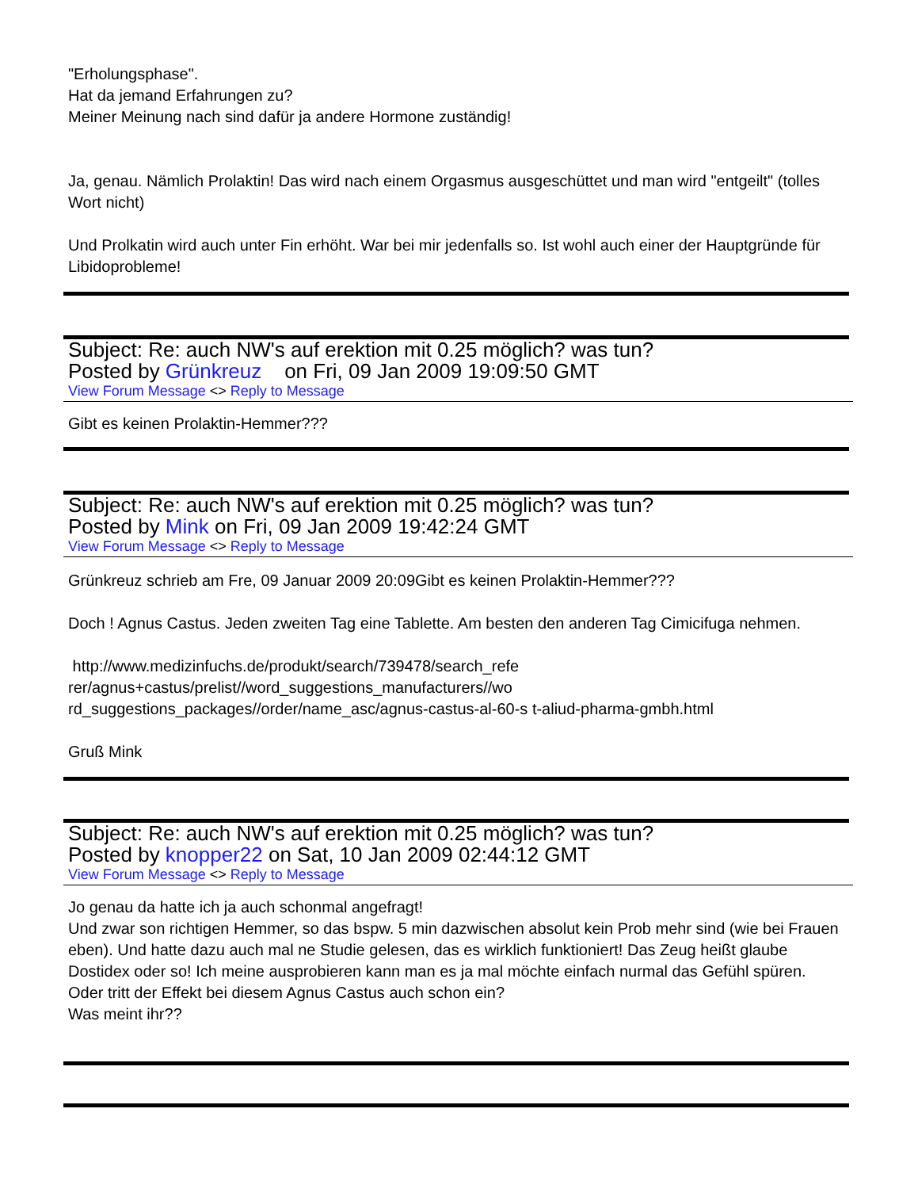"Erholungsphase".
Hat da jemand Erfahrungen zu?
Meiner Meinung nach sind dafür ja andere Hormone zuständig!
Ja, genau. Nämlich Prolaktin! Das wird nach einem Orgasmus ausgeschüttet und man wird "entgeilt" (tolles Wort nicht)
Und Prolkatin wird auch unter Fin erhöht. War bei mir jedenfalls so. Ist wohl auch einer der Hauptgründe für Libidoprobleme!
Subject: Re: auch NW's auf erektion mit 0.25 möglich? was tun?
Posted by Grünkreuz on Fri, 09 Jan 2009 19:09:50 GMT
View Forum Message <> Reply to Message
Gibt es keinen Prolaktin-Hemmer???
Subject: Re: auch NW's auf erektion mit 0.25 möglich? was tun?
Posted by Mink on Fri, 09 Jan 2009 19:42:24 GMT
View Forum Message <> Reply to Message
Grünkreuz schrieb am Fre, 09 Januar 2009 20:09Gibt es keinen Prolaktin-Hemmer???
Doch ! Agnus Castus. Jeden zweiten Tag eine Tablette. Am besten den anderen Tag Cimicifuga nehmen.
http://www.medizinfuchs.de/produkt/search/739478/search_refe
rer/agnus+castus/prelist//word_suggestions_manufacturers//wo
rd_suggestions_packages//order/name_asc/agnus-castus-al-60-s t-aliud-pharma-gmbh.html
Gruß Mink
Subject: Re: auch NW's auf erektion mit 0.25 möglich? was tun?
Posted by knopper22 on Sat, 10 Jan 2009 02:44:12 GMT
View Forum Message <> Reply to Message
Jo genau da hatte ich ja auch schonmal angefragt!
Und zwar son richtigen Hemmer, so das bspw. 5 min dazwischen absolut kein Prob mehr sind (wie bei Frauen eben). Und hatte dazu auch mal ne Studie gelesen, das es wirklich funktioniert! Das Zeug heißt glaube Dostidex oder so! Ich meine ausprobieren kann man es ja mal möchte einfach nurmal das Gefühl spüren.
Oder tritt der Effekt bei diesem Agnus Castus auch schon ein?
Was meint ihr??